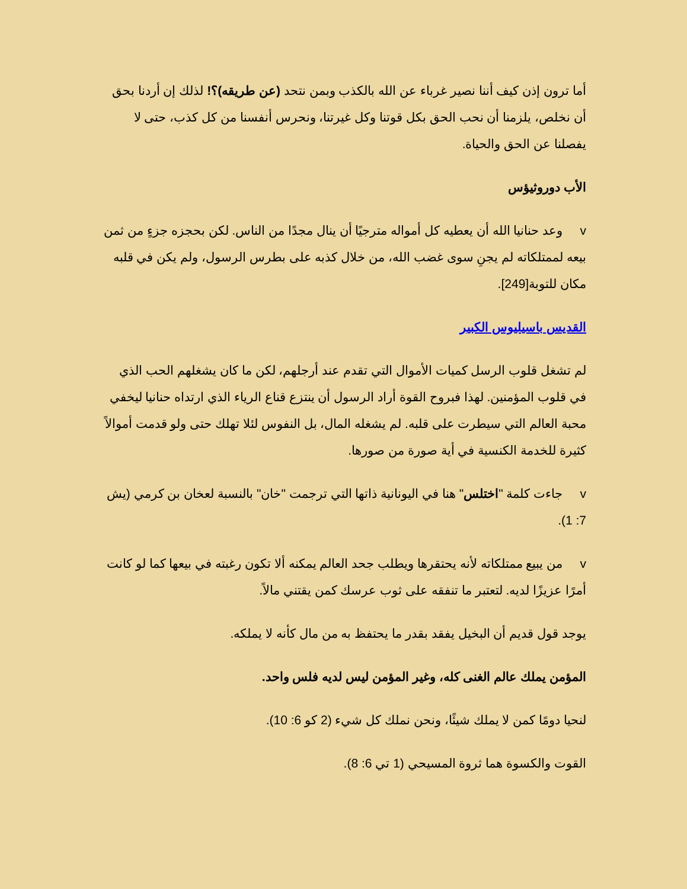أما ترون إذن كيف أننا نصير غرباء عن الله بالكذب وبمن نتحد (عن طريقه)؟! لذلك إن أردنا بحق أن نخلص، يلزمنا أن نحب الحق بكل قوتنا وكل غيرتنا، ونحرس أنفسنا من كل كذب، حتى لا يفصلنا عن الحق والحياة.
الأب دوروثيؤس
v وعد حنانيا الله أن يعطيه كل أمواله مترجيًا أن ينال مجدًا من الناس. لكن بحجزه جزءٍ من ثمن بيعه لممتلكاته لم يجنِ سوى غضب الله، من خلال كذبه على بطرس الرسول، ولم يكن في قلبه مكان للتوبة[249].
القديس باسيليوس الكبير
لم تشغل قلوب الرسل كميات الأموال التي تقدم عند أرجلهم، لكن ما كان يشغلهم الحب الذي في قلوب المؤمنين. لهذا فبروح القوة أراد الرسول أن ينتزع قناع الرياء الذي ارتداه حنانيا ليخفي محبة العالم التي سيطرت على قلبه. لم يشغله المال، بل النفوس لئلا تهلك حتى ولو قدمت أموالاً كثيرة للخدمة الكنسية في أية صورة من صورها.
v جاءت كلمة "اختلس" هنا في اليونانية ذاتها التي ترجمت "خان" بالنسبة لعخان بن كرمي (يش 7: 1).
v من يبيع ممتلكاته لأنه يحتقرها ويطلب جحد العالم يمكنه ألا تكون رغبته في بيعها كما لو كانت أمرًا عزيزًا لديه. لتعتبر ما تنفقه على ثوب عرسك كمن يقتني مالاً.
يوجد قول قديم أن البخيل يفقد بقدر ما يحتفظ به من مال كأنه لا يملكه.
المؤمن يملك عالم الغنى كله، وغير المؤمن ليس لديه فلس واحد.
لنحيا دومًا كمن لا يملك شيئًا، ونحن نملك كل شيء (2 كو 6: 10).
القوت والكسوة هما ثروة المسيحي (1 تي 6: 8).